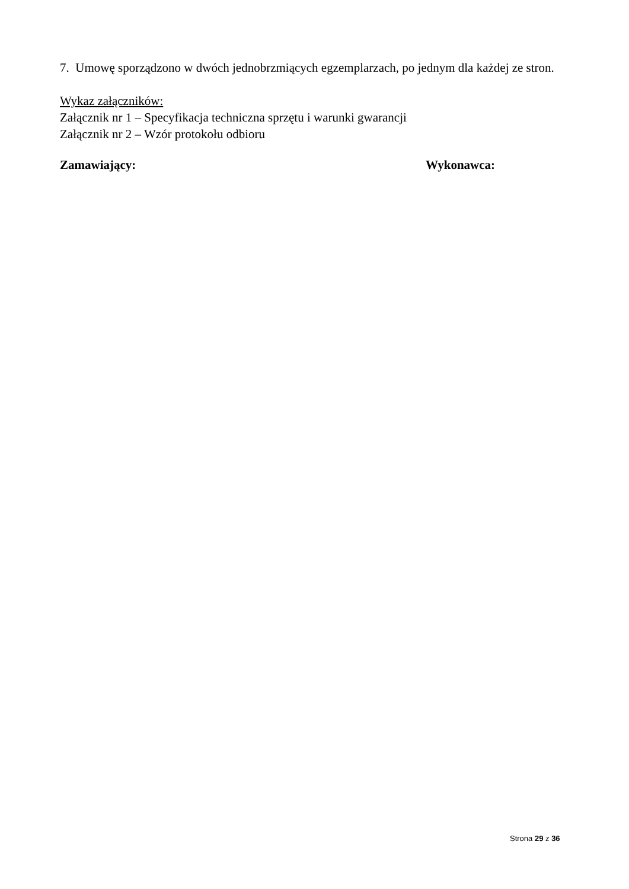7. Umowę sporządzono w dwóch jednobrzmiących egzemplarzach, po jednym dla każdej ze stron.
Wykaz załączników:
Załącznik nr 1 – Specyfikacja techniczna sprzętu i warunki gwarancji
Załącznik nr 2 – Wzór protokołu odbioru
Zamawiający: Wykonawca:
Strona 29 z 36